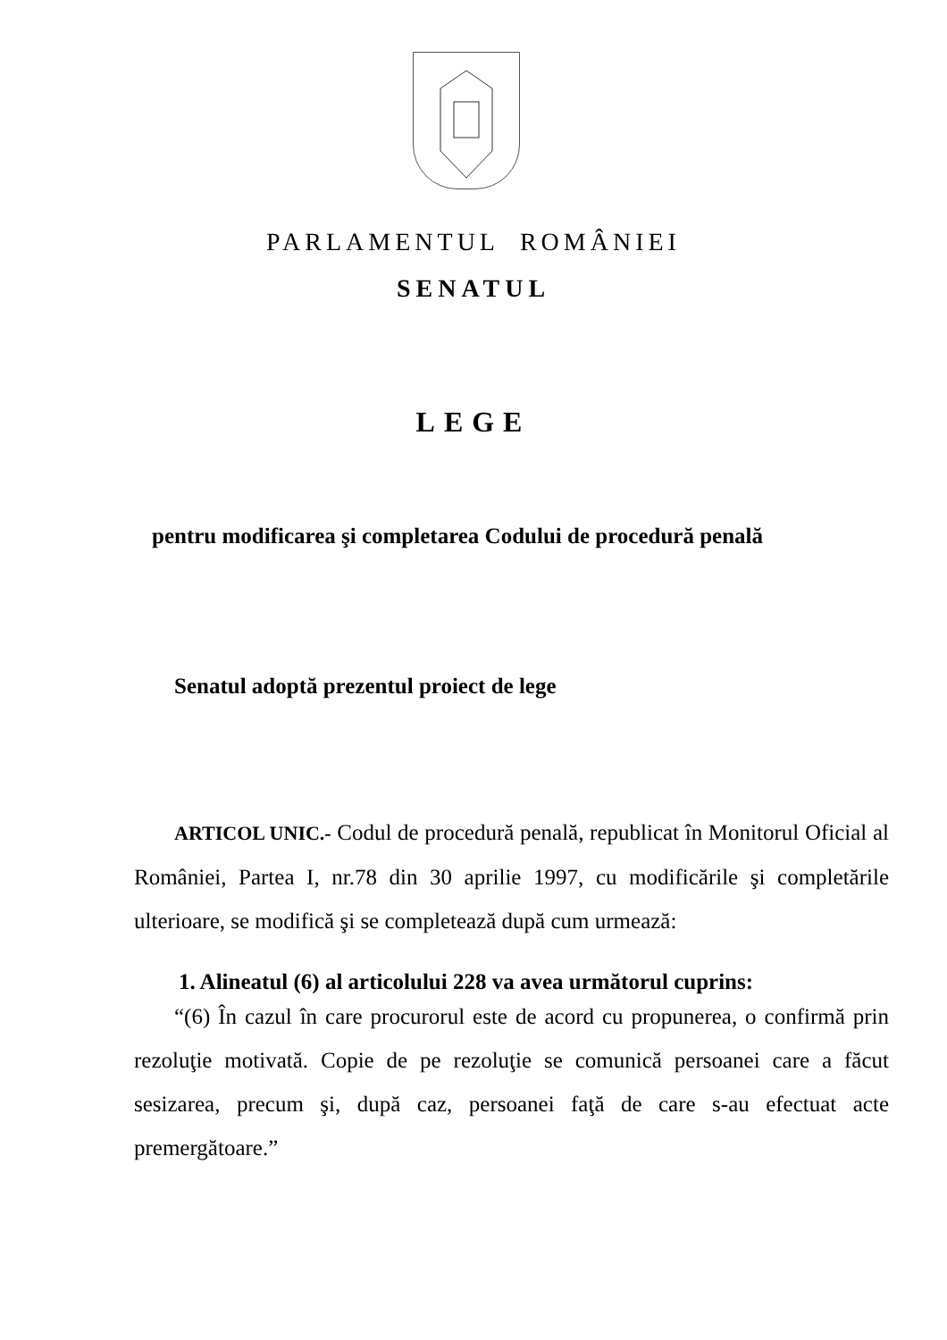PARLAMENTUL ROMÂNIEI
SENATUL
LEGE
pentru modificarea şi completarea Codului de procedură penală
Senatul adoptă prezentul proiect de lege
ARTICOL UNIC.- Codul de procedură penală, republicat în Monitorul Oficial al României, Partea I, nr.78 din 30 aprilie 1997, cu modificările şi completările ulterioare, se modifică şi se completează după cum urmează:
1. Alineatul (6) al articolului 228 va avea următorul cuprins:
“(6) În cazul în care procurorul este de acord cu propunerea, o confirmă prin rezoluţie motivată. Copie de pe rezoluţie se comunică persoanei care a făcut sesizarea, precum şi, după caz, persoanei faţă de care s-au efectuat acte premergătoare.”